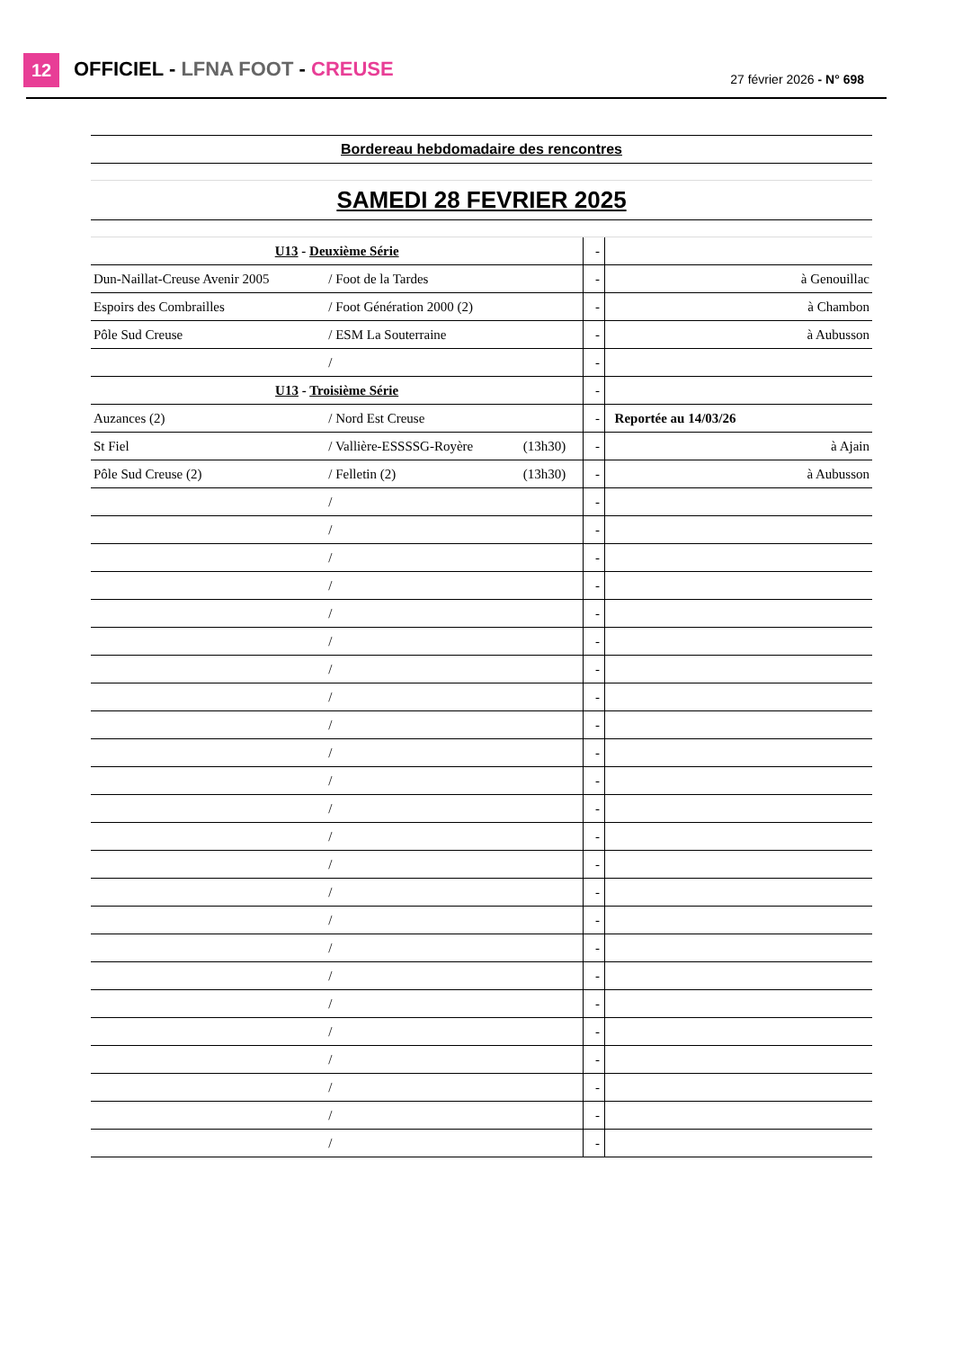12 OFFICIEL - LFNA FOOT - CREUSE 27 février 2026 - N° 698
| Bordereau hebdomadaire des rencontres | | | | | | | |
| SAMEDI 28 FEVRIER 2025 | | | | | | | |
| U13 - Deuxième Série | | | | - | | | |
| Dun-Naillat-Creuse Avenir 2005 | / Foot de la Tardes | | | - | | | à Genouillac |
| Espoirs des Combrailles | / Foot Génération 2000 (2) | | | - | | | à Chambon |
| Pôle Sud Creuse | / ESM La Souterraine | | | - | | | à Aubusson |
| | / | | | - | | | |
| U13 - Troisième Série | | | | - | | | |
| Auzances (2) | / Nord Est Creuse | | | - | | Reportée au 14/03/26 | |
| St Fiel | / Vallière-ESSSSG-Royère | (13h30) | | - | | | à Ajain |
| Pôle Sud Creuse (2) | / Felletin (2) | (13h30) | | - | | | à Aubusson |
| | / | | | - | | | |
| | / | | | - | | | |
| | / | | | - | | | |
| | / | | | - | | | |
| | / | | | - | | | |
| | / | | | - | | | |
| | / | | | - | | | |
| | / | | | - | | | |
| | / | | | - | | | |
| | / | | | - | | | |
| | / | | | - | | | |
| | / | | | - | | | |
| | / | | | - | | | |
| | / | | | - | | | |
| | / | | | - | | | |
| | / | | | - | | | |
| | / | | | - | | | |
| | / | | | - | | | |
| | / | | | - | | | |
| | / | | | - | | | |
| | / | | | - | | | |
| | / | | | - | | | |
| | / | | | - | | | |
| | / | | | - | | | |